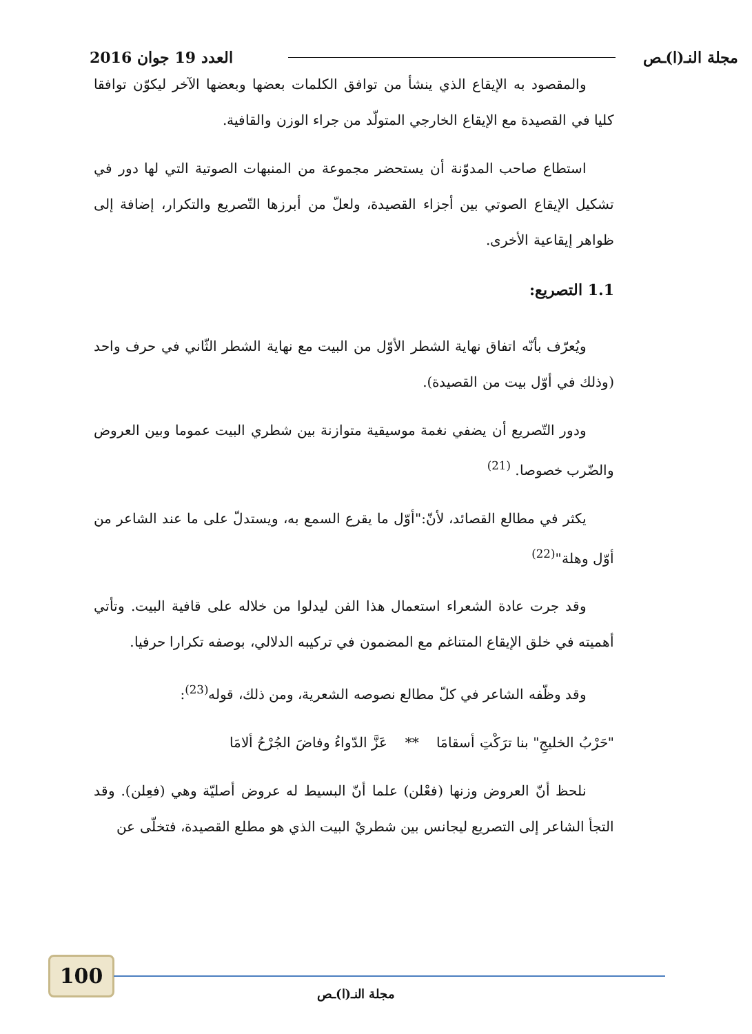مجلة النـ(ا)ـص العدد 19 جوان 2016
والمقصود به الإيقاع الذي ينشأ من توافق الكلمات بعضها وبعضها الآخر ليكوّن توافقا كليا في القصيدة مع الإيقاع الخارجي المتولّد من جراء الوزن والقافية.
استطاع صاحب المدوّنة أن يستحضر مجموعة من المنبهات الصوتية التي لها دور في تشكيل الإيقاع الصوتي بين أجزاء القصيدة، ولعلّ من أبرزها التّصريع والتكرار، إضافة إلى ظواهر إيقاعية الأخرى.
1.1 التصريع:
ويُعرّف بأنّه اتفاق نهاية الشطر الأوّل من البيت مع نهاية الشطر الثّاني في حرف واحد (وذلك في أوّل بيت من القصيدة).
ودور التّصريع أن يضفي نغمة موسيقية متوازنة بين شطري البيت عموما وبين العروض والضّرب خصوصا. <sup>(21)</sup>
يكثر في مطالع القصائد، لأنّ:"أوّل ما يقرع السمع به، ويستدلّ على ما عند الشاعر من أوّل وهلة"<sup>(22)</sup>
وقد جرت عادة الشعراء استعمال هذا الفن ليدلوا من خلاله على قافية البيت. وتأتي أهميته في خلق الإيقاع المتناغم مع المضمون في تركيبه الدلالي، بوصفه تكرارا حرفيا.
وقد وظّفه الشاعر في كلّ مطالع نصوصه الشعرية، ومن ذلك، قوله<sup>(23)</sup>:
"حَرْبُ الخليجِ" بنا ترَكْتِ أسقامَا ** عَزَّ الدّواءُ وفاضَ الجُرْحُ ألامَا
نلحظ أنّ العروض وزنها (فعْلن) علما أنّ البسيط له عروض أصليّة وهي (فعِلن). وقد التجأ الشاعر إلى التصريع ليجانس بين شطريْ البيت الذي هو مطلع القصيدة، فتخلّى عن
100
مجلة النـ(ا)ـص